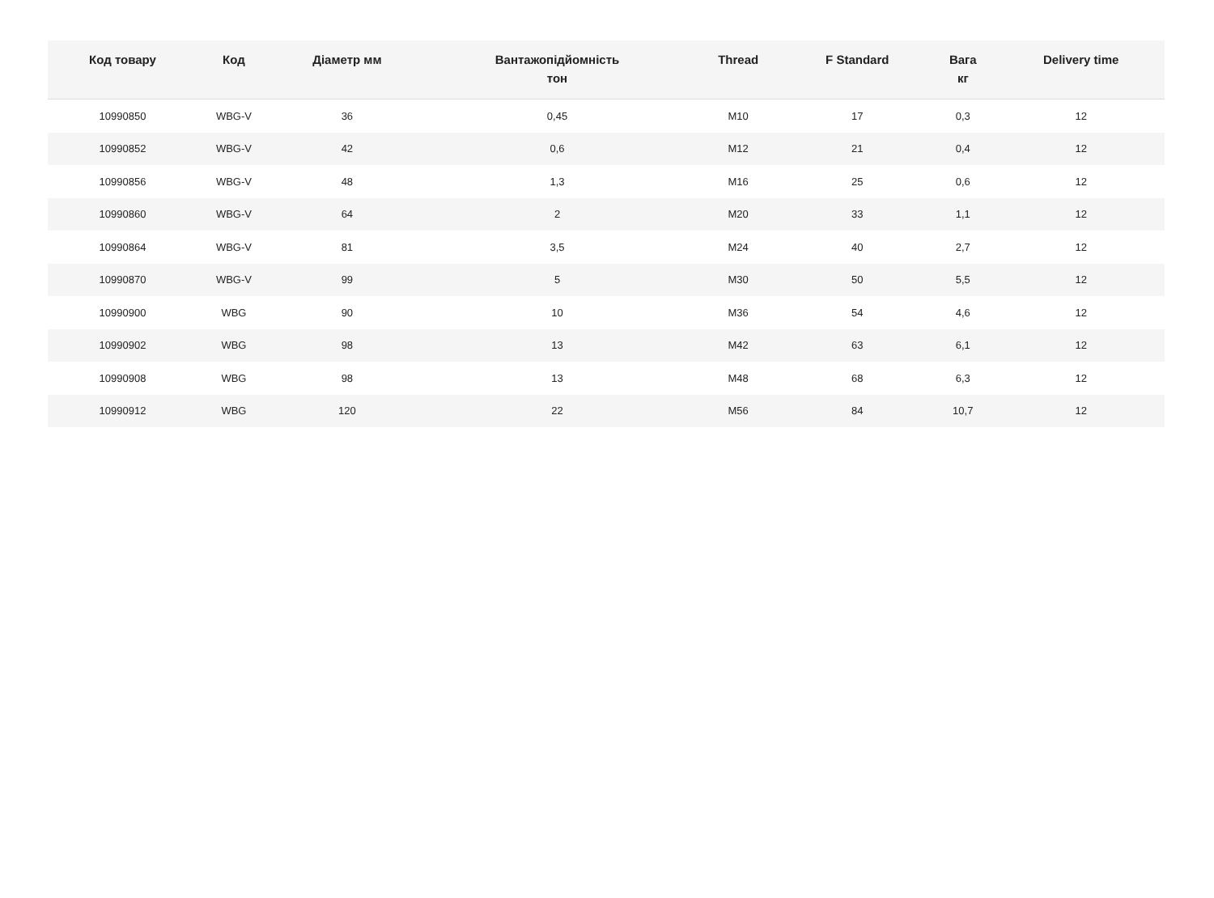| Код товару | Код | Діаметр мм | Вантажопідйомність тон | Thread | F Standard | Вага кг | Delivery time |
| --- | --- | --- | --- | --- | --- | --- | --- |
| 10990850 | WBG-V | 36 | 0,45 | M10 | 17 | 0,3 | 12 |
| 10990852 | WBG-V | 42 | 0,6 | M12 | 21 | 0,4 | 12 |
| 10990856 | WBG-V | 48 | 1,3 | M16 | 25 | 0,6 | 12 |
| 10990860 | WBG-V | 64 | 2 | M20 | 33 | 1,1 | 12 |
| 10990864 | WBG-V | 81 | 3,5 | M24 | 40 | 2,7 | 12 |
| 10990870 | WBG-V | 99 | 5 | M30 | 50 | 5,5 | 12 |
| 10990900 | WBG | 90 | 10 | M36 | 54 | 4,6 | 12 |
| 10990902 | WBG | 98 | 13 | M42 | 63 | 6,1 | 12 |
| 10990908 | WBG | 98 | 13 | M48 | 68 | 6,3 | 12 |
| 10990912 | WBG | 120 | 22 | M56 | 84 | 10,7 | 12 |